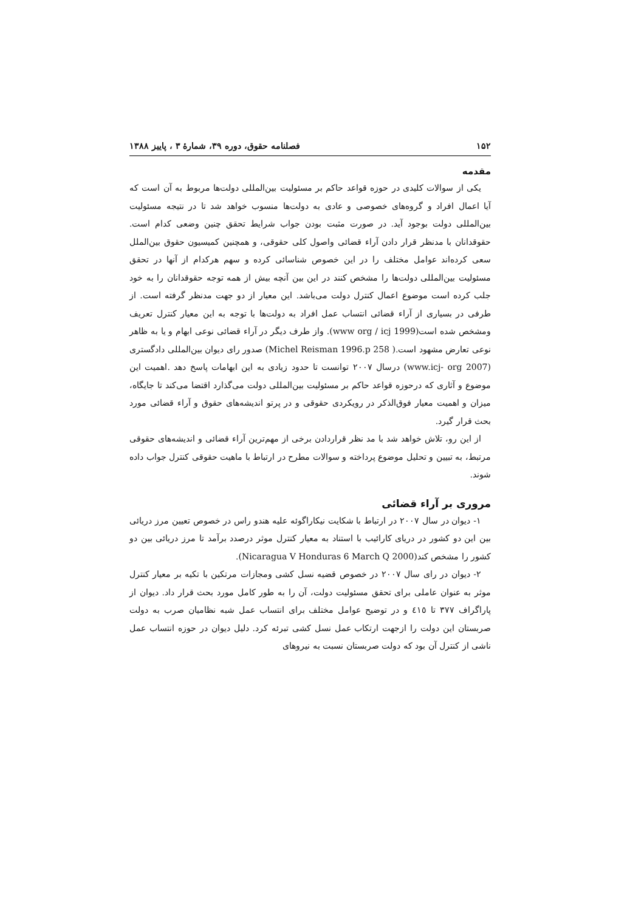۱۵۲ فصلنامه حقوق، دوره ۳۹، شمارهٔ ۳ ، پاییز ۱۳۸۸
مقدمه
یکی از سوالات کلیدی در حوزه قواعد حاکم بر مسئولیت بین‌المللی دولت‌ها مربوط به آن است که آیا اعمال افراد و گروه‌های خصوصی و عادی به دولت‌ها منسوب خواهد شد تا در نتیجه مسئولیت بین‌المللی دولت بوجود آید. در صورت مثبت بودن جواب شرایط تحقق چنین وضعی کدام است. حقوقدانان با مدنظر قرار دادن آراء قضائی واصول کلی حقوقی، و همچنین کمیسیون حقوق بین‌الملل سعی کرده‌اند عوامل مختلف را در این خصوص شناسائی کرده و سهم هرکدام از آنها در تحقق مسئولیت بین‌المللی دولت‌ها را مشخص کنند در این بین آنچه بیش از همه توجه حقوقدانان را به خود جلب کرده است موضوع اعمال کنترل دولت می‌باشد. این معیار از دو جهت مدنظر گرفته است. از طرفی در بسیاری از آراء قضائی انتساب عمل افراد به دولت‌ها با توجه به این معیار کنترل تعریف ومشخص شده است(www org / icj 1999). واز طرف دیگر در آراء قضائی نوعی ابهام و یا به ظاهر نوعی تعارض مشهود است.( Michel Reisman 1996.p 258) صدور رای دیوان بین‌المللی دادگستری (www.icj- org 2007) درسال ۲۰۰۷ توانست تا حدود زیادی به این ابهامات پاسخ دهد .اهمیت این موضوع و آثاری که درحوزه قواعد حاکم بر مسئولیت بین‌المللی دولت می‌گذارد اقتضا می‌کند تا جایگاه، میزان و اهمیت معیار فوق‌الذکر در رویکردی حقوقی و در پرتو اندیشه‌های حقوق و آراء قضائی مورد بحث قرار گیرد.
از این رو، تلاش خواهد شد با مد نظر قراردادن برخی از مهم‌ترین آراء قضائی و اندیشه‌های حقوقی مرتبط، به تبیین و تحلیل موضوع پرداخته و سوالات مطرح در ارتباط با ماهیت حقوقی کنترل جواب داده شوند.
مروری بر آراء قضائی
۱- دیوان در سال ۲۰۰۷ در ارتباط با شکایت نیکاراگوئه علیه هندو راس در خصوص تعیین مرز دریائی بین این دو کشور در دریای کارائیب با استناد به معیار کنترل موثر درصدد برآمد تا مرز دریائی بین دو کشور را مشخص کند(Nicaragua V Honduras 6 March Q 2000).
۲- دیوان در رای سال ۲۰۰۷ در خصوص قضیه نسل کشی ومجازات مرتکین با تکیه بر معیار کنترل موثر به عنوان عاملی برای تحقق مسئولیت دولت، آن را به طور کامل مورد بحث قرار داد. دیوان از پاراگراف ۳۷۷ تا ٤١٥ و در توضیح عوامل مختلف برای انتساب عمل شبه نظامیان صرب به دولت صربستان این دولت را ازجهت ارتکاب عمل نسل کشی تبرئه کرد. دلیل دیوان در حوزه انتساب عمل ناشی از کنترل آن بود که دولت صربستان نسبت به نیروهای